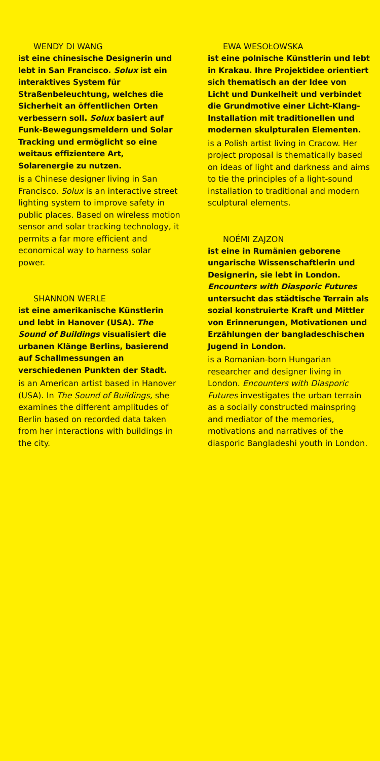WENDY DI WANG
ist eine chinesische Designerin und lebt in San Francisco. Solux ist ein interaktives System für Straßenbeleuchtung, welches die Sicherheit an öffentlichen Orten verbessern soll. Solux basiert auf Funk-Bewegungs­meldern und Solar Tracking und ermöglicht so eine weitaus effizientere Art, Solarenergie zu nutzen.
is a Chinese designer living in San Francisco. Solux is an interactive street lighting system to improve safety in public places. Based on wireless motion sensor and solar tracking technology, it permits a far more efficient and economical way to harness solar power.
SHANNON WERLE
ist eine amerikanische Künstlerin und lebt in Hanover (USA). The Sound of Buildings visualisiert die urbanen Klänge Berlins, basierend auf Schallmessungen an verschiedenen Punkten der Stadt.
is an American artist based in Hanover (USA). In The Sound of Buildings, she examines the different amplitudes of Berlin based on recorded data taken from her interactions with buildings in the city.
EWA WESOŁOWSKA
ist eine polnische Künstlerin und lebt in Krakau. Ihre Projektidee orientiert sich thematisch an der Idee von Licht und Dunkelheit und verbindet die Grundmotive einer Licht-Klang-Installation mit traditionellen und modernen skulpturalen Elementen.
is a Polish artist living in Cracow. Her project proposal is thematically based on ideas of light and darkness and aims to tie the principles of a light-sound installation to traditional and modern sculptural elements.
NOÉMI ZAJZON
ist eine in Rumänien geborene ungarische Wissenschaftlerin und Designerin, sie lebt in London. Encounters with Diasporic Futures untersucht das städtische Terrain als sozial konstruierte Kraft und Mittler von Erinnerungen, Motivationen und Erzählungen der bangladeschischen Jugend in London.
is a Romanian-born Hungarian researcher and designer living in London. Encounters with Diasporic Futures investigates the urban terrain as a socially constructed mainspring and mediator of the memories, motivations and narratives of the diasporic Bangladeshi youth in London.